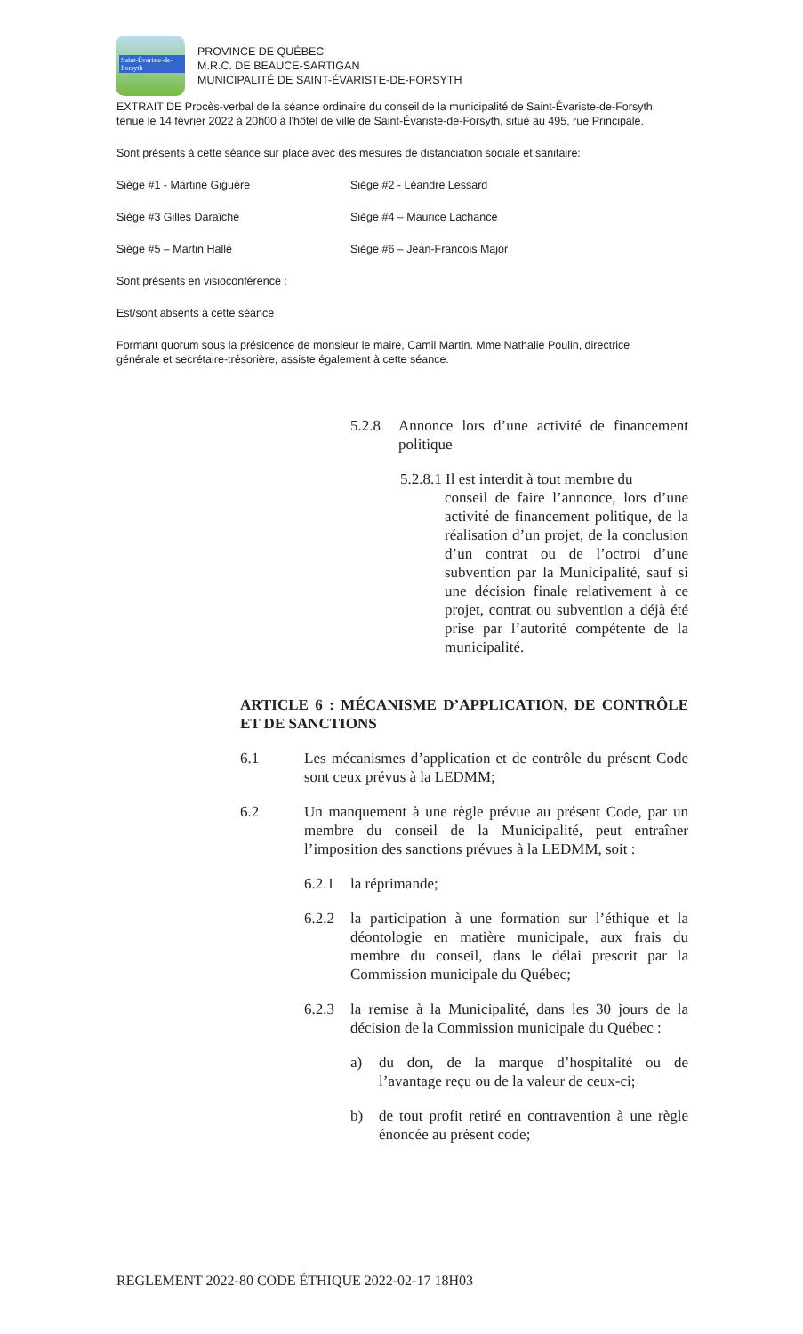Saint-Évariste-de-Forsyth
PROVINCE DE QUÉBEC
M.R.C. DE BEAUCE-SARTIGAN
MUNICIPALITÉ DE SAINT-ÉVARISTE-DE-FORSYTH
EXTRAIT DE Procès-verbal de la séance ordinaire du conseil de la municipalité de Saint-Évariste-de-Forsyth, tenue le 14 février 2022 à 20h00 à l'hôtel de ville de Saint-Évariste-de-Forsyth, situé au 495, rue Principale.
Sont présents à cette séance sur place avec des mesures de distanciation sociale et sanitaire:
Siège #1 - Martine Giguère
Siège #2 - Léandre Lessard
Siège #3 Gilles Daraîche
Siège #4 – Maurice Lachance
Siège #5 – Martin Hallé
Siège #6 – Jean-Francois Major
Sont présents en visioconférence :
Est/sont absents à cette séance
Formant quorum sous la présidence de monsieur le maire, Camil Martin. Mme Nathalie Poulin, directrice générale et secrétaire-trésorière, assiste également à cette séance.
5.2.8 Annonce lors d’une activité de financement politique
5.2.8.1 Il est interdit à tout membre du
conseil de faire l’annonce, lors d’une activité de financement politique, de la réalisation d’un projet, de la conclusion d’un contrat ou de l’octroi d’une subvention par la Municipalité, sauf si une décision finale relativement à ce projet, contrat ou subvention a déjà été prise par l’autorité compétente de la municipalité.
ARTICLE 6 : MÉCANISME D’APPLICATION, DE CONTRÔLE ET DE SANCTIONS
6.1 Les mécanismes d’application et de contrôle du présent Code sont ceux prévus à la LEDMM;
6.2 Un manquement à une règle prévue au présent Code, par un membre du conseil de la Municipalité, peut entraîner l’imposition des sanctions prévues à la LEDMM, soit :
6.2.1 la réprimande;
6.2.2 la participation à une formation sur l’éthique et la déontologie en matière municipale, aux frais du membre du conseil, dans le délai prescrit par la Commission municipale du Québec;
6.2.3 la remise à la Municipalité, dans les 30 jours de la décision de la Commission municipale du Québec :
a) du don, de la marque d’hospitalité ou de l’avantage reçu ou de la valeur de ceux-ci;
b) de tout profit retiré en contravention à une règle énoncée au présent code;
REGLEMENT 2022-80 CODE ÉTHIQUE 2022-02-17 18H03